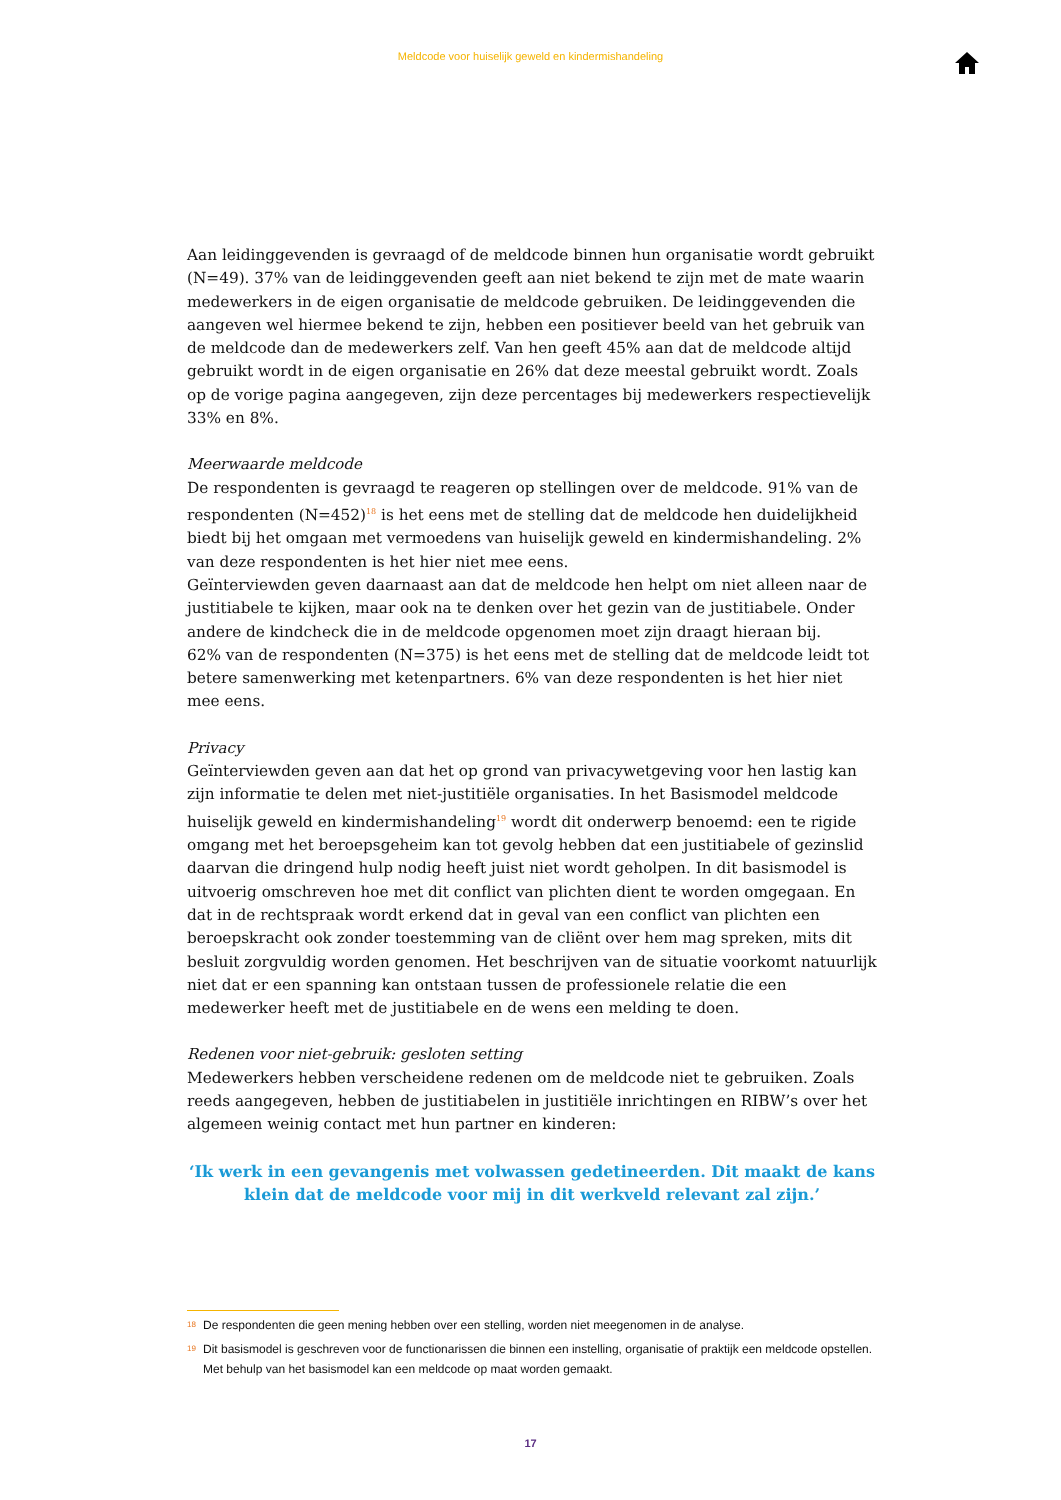Meldcode voor huiselijk geweld en kindermishandeling
Aan leidinggevenden is gevraagd of de meldcode binnen hun organisatie wordt gebruikt (N=49). 37% van de leidinggevenden geeft aan niet bekend te zijn met de mate waarin medewerkers in de eigen organisatie de meldcode gebruiken. De leidinggevenden die aangeven wel hiermee bekend te zijn, hebben een positiever beeld van het gebruik van de meldcode dan de medewerkers zelf. Van hen geeft 45% aan dat de meldcode altijd gebruikt wordt in de eigen organisatie en 26% dat deze meestal gebruikt wordt. Zoals op de vorige pagina aangegeven, zijn deze percentages bij medewerkers respectievelijk 33% en 8%.
Meerwaarde meldcode
De respondenten is gevraagd te reageren op stellingen over de meldcode. 91% van de respondenten (N=452)<sup>18</sup> is het eens met de stelling dat de meldcode hen duidelijkheid biedt bij het omgaan met vermoedens van huiselijk geweld en kindermishandeling. 2% van deze respondenten is het hier niet mee eens.
Geïnterviewden geven daarnaast aan dat de meldcode hen helpt om niet alleen naar de justitiabele te kijken, maar ook na te denken over het gezin van de justitiabele. Onder andere de kindcheck die in de meldcode opgenomen moet zijn draagt hieraan bij.
62% van de respondenten (N=375) is het eens met de stelling dat de meldcode leidt tot betere samenwerking met ketenpartners. 6% van deze respondenten is het hier niet mee eens.
Privacy
Geïnterviewden geven aan dat het op grond van privacywetgeving voor hen lastig kan zijn informatie te delen met niet-justitiële organisaties. In het Basismodel meldcode huiselijk geweld en kindermishandeling<sup>19</sup> wordt dit onderwerp benoemd: een te rigide omgang met het beroepsgeheim kan tot gevolg hebben dat een justitiabele of gezinslid daarvan die dringend hulp nodig heeft juist niet wordt geholpen. In dit basismodel is uitvoerig omschreven hoe met dit conflict van plichten dient te worden omgegaan. En dat in de rechtspraak wordt erkend dat in geval van een conflict van plichten een beroepskracht ook zonder toestemming van de cliënt over hem mag spreken, mits dit besluit zorgvuldig worden genomen. Het beschrijven van de situatie voorkomt natuurlijk niet dat er een spanning kan ontstaan tussen de professionele relatie die een medewerker heeft met de justitiabele en de wens een melding te doen.
Redenen voor niet-gebruik: gesloten setting
Medewerkers hebben verscheidene redenen om de meldcode niet te gebruiken. Zoals reeds aangegeven, hebben de justitiabelen in justitiële inrichtingen en RIBW’s over het algemeen weinig contact met hun partner en kinderen:
‘Ik werk in een gevangenis met volwassen gedetineerden. Dit maakt de kans klein dat de meldcode voor mij in dit werkveld relevant zal zijn.’
18 De respondenten die geen mening hebben over een stelling, worden niet meegenomen in de analyse.
19 Dit basismodel is geschreven voor de functionarissen die binnen een instelling, organisatie of praktijk een meldcode opstellen. Met behulp van het basismodel kan een meldcode op maat worden gemaakt.
17